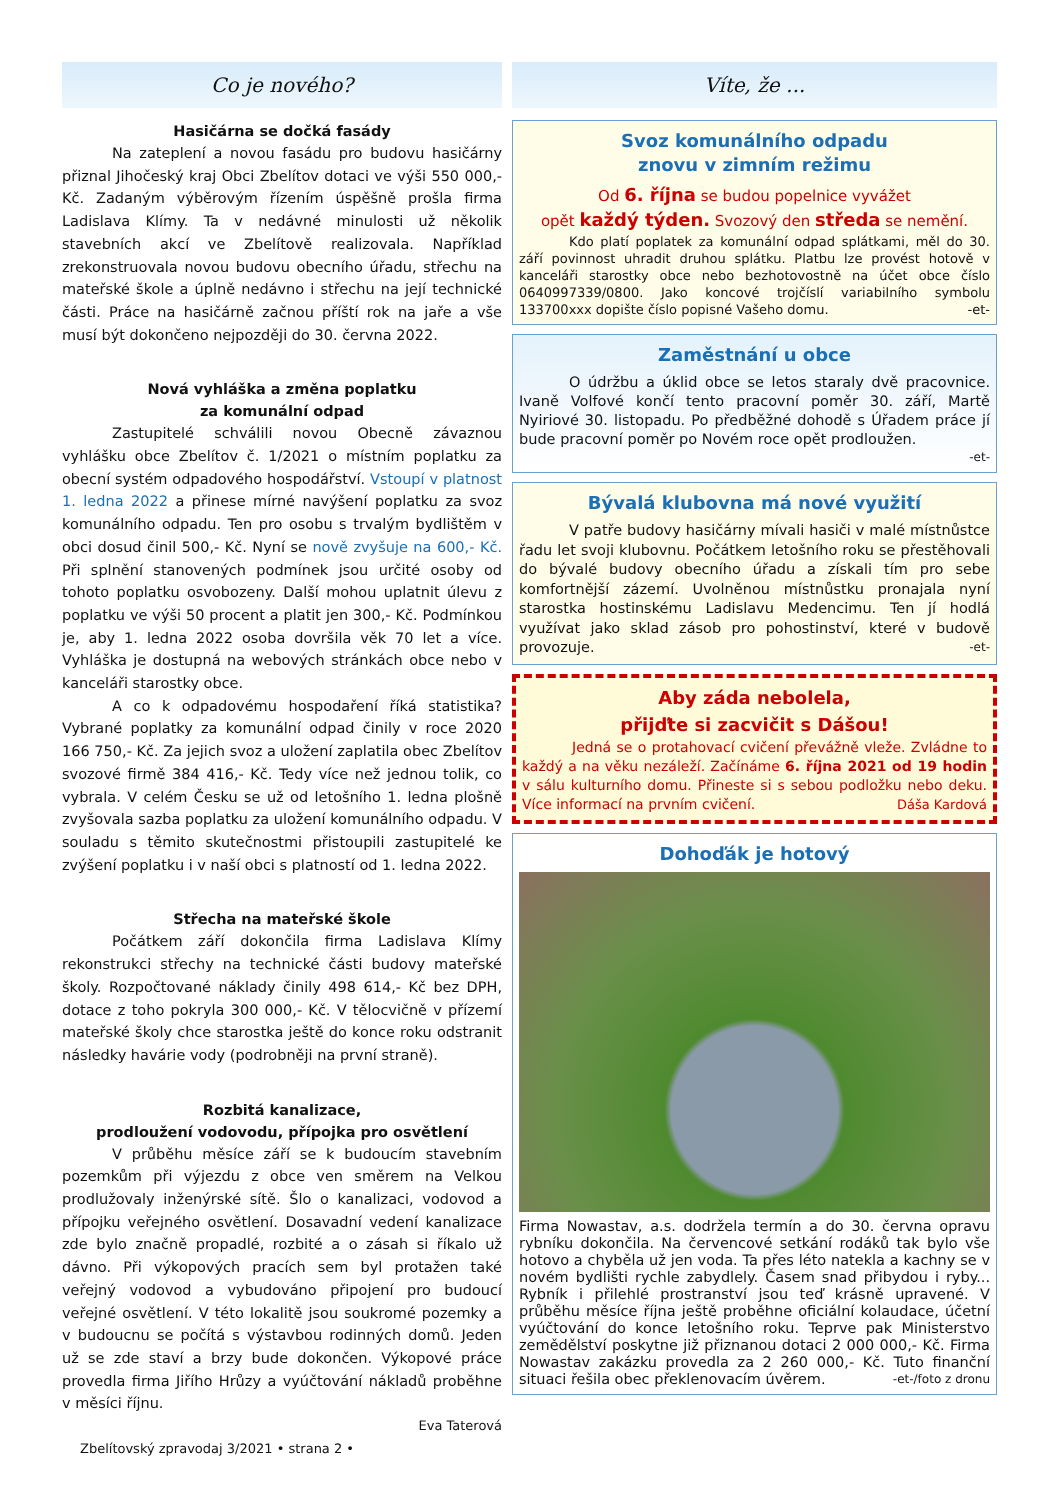Co je nového?
Hasičárna se dočká fasády
Na zateplení a novou fasádu pro budovu hasičárny přiznal Jihočeský kraj Obci Zbelítov dotaci ve výši 550 000,- Kč. Zadaným výběrovým řízením úspěšně prošla firma Ladislava Klímy. Ta v nedávné minulosti už několik stavebních akcí ve Zbelítově realizovala. Například zrekonstruovala novou budovu obecního úřadu, střechu na mateřské škole a úplně nedávno i střechu na její technické části. Práce na hasičárně začnou příští rok na jaře a vše musí být dokončeno nejpozději do 30. června 2022.
Nová vyhláška a změna poplatku
za komunální odpad
Zastupitelé schválili novou Obecně závaznou vyhlášku obce Zbelítov č. 1/2021 o místním poplatku za obecní systém odpadového hospodářství. Vstoupí v platnost 1. ledna 2022 a přinese mírné navýšení poplatku za svoz komunálního odpadu. Ten pro osobu s trvalým bydlištěm v obci dosud činil 500,- Kč. Nyní se nově zvyšuje na 600,- Kč. Při splnění stanovených podmínek jsou určité osoby od tohoto poplatku osvobozeny. Další mohou uplatnit úlevu z poplatku ve výši 50 procent a platit jen 300,- Kč. Podmínkou je, aby 1. ledna 2022 osoba dovršila věk 70 let a více. Vyhláška je dostupná na webových stránkách obce nebo v kanceláři starostky obce.
A co k odpadovému hospodaření říká statistika? Vybrané poplatky za komunální odpad činily v roce 2020 166 750,- Kč. Za jejich svoz a uložení zaplatila obec Zbelítov svozové firmě 384 416,- Kč. Tedy více než jednou tolik, co vybrala. V celém Česku se už od letošního 1. ledna plošně zvyšovala sazba poplatku za uložení komunálního odpadu. V souladu s těmito skutečnostmi přistoupili zastupitelé ke zvýšení poplatku i v naší obci s platností od 1. ledna 2022.
Střecha na mateřské škole
Počátkem září dokončila firma Ladislava Klímy rekonstrukci střechy na technické části budovy mateřské školy. Rozpočtované náklady činily 498 614,- Kč bez DPH, dotace z toho pokryla 300 000,- Kč. V tělocvičně v přízemí mateřské školy chce starostka ještě do konce roku odstranit následky havárie vody (podrobněji na první straně).
Rozbitá kanalizace,
prodloužení vodovodu, přípojka pro osvětlení
V průběhu měsíce září se k budoucím stavebním pozemkům při výjezdu z obce ven směrem na Velkou prodlužovaly inženýrské sítě. Šlo o kanalizaci, vodovod a přípojku veřejného osvětlení. Dosavadní vedení kanalizace zde bylo značně propadlé, rozbité a o zásah si říkalo už dávno. Při výkopových pracích sem byl protažen také veřejný vodovod a vybudováno připojení pro budoucí veřejné osvětlení. V této lokalitě jsou soukromé pozemky a v budoucnu se počítá s výstavbou rodinných domů. Jeden už se zde staví a brzy bude dokončen. Výkopové práce provedla firma Jiřího Hrůzy a vyúčtování nákladů proběhne v měsíci říjnu.
Eva Taterová
Zbelítovský zpravodaj 3/2021 • strana 2 •
Víte, že ...
Svoz komunálního odpadu
znovu v zimním režimu
Od 6. října se budou popelnice vyvážet
opět každý týden. Svozový den středa se nemění.
Kdo platí poplatek za komunální odpad splátkami, měl do 30. září povinnost uhradit druhou splátku. Platbu lze provést hotově v kanceláři starostky obce nebo bezhotovostně na účet obce číslo 0640997339/0800. Jako koncové trojčíslí variabilního symbolu 133700xxx dopište číslo popisné Vašeho domu. -et-
Zaměstnání u obce
O údržbu a úklid obce se letos staraly dvě pracovnice. Ivaně Volfové končí tento pracovní poměr 30. září, Martě Nyiriové 30. listopadu. Po předběžné dohodě s Úřadem práce jí bude pracovní poměr po Novém roce opět prodloužen.
-et-
Bývalá klubovna má nové využití
V patře budovy hasičárny mívali hasiči v malé místnůstce řadu let svoji klubovnu. Počátkem letošního roku se přestěhovali do bývalé budovy obecního úřadu a získali tím pro sebe komfortnější zázemí. Uvolněnou místnůstku pronajala nyní starostka hostinskému Ladislavu Medencimu. Ten jí hodlá využívat jako sklad zásob pro pohostinství, které v budově provozuje. -et-
Aby záda nebolela,
přijďte si zacvičit s Dášou!
Jedná se o protahovací cvičení převážně vleže. Zvládne to každý a na věku nezáleží. Začínáme 6. října 2021 od 19 hodin v sálu kulturního domu. Přineste si s sebou podložku nebo deku. Více informací na prvním cvičení. Dáša Kardová
Dohoďák je hotový
Firma Nowastav, a.s. dodržela termín a do 30. června opravu rybníku dokončila. Na červencové setkání rodáků tak bylo vše hotovo a chyběla už jen voda. Ta přes léto natekla a kachny se v novém bydlišti rychle zabydlely. Časem snad přibydou i ryby... Rybník i přilehlé prostranství jsou teď krásně upravené. V průběhu měsíce října ještě proběhne oficiální kolaudace, účetní vyúčtování do konce letošního roku. Teprve pak Ministerstvo zemědělství poskytne již přiznanou dotaci 2 000 000,- Kč. Firma Nowastav zakázku provedla za 2 260 000,- Kč. Tuto finanční situaci řešila obec překlenovacím úvěrem. -et-/foto z dronu